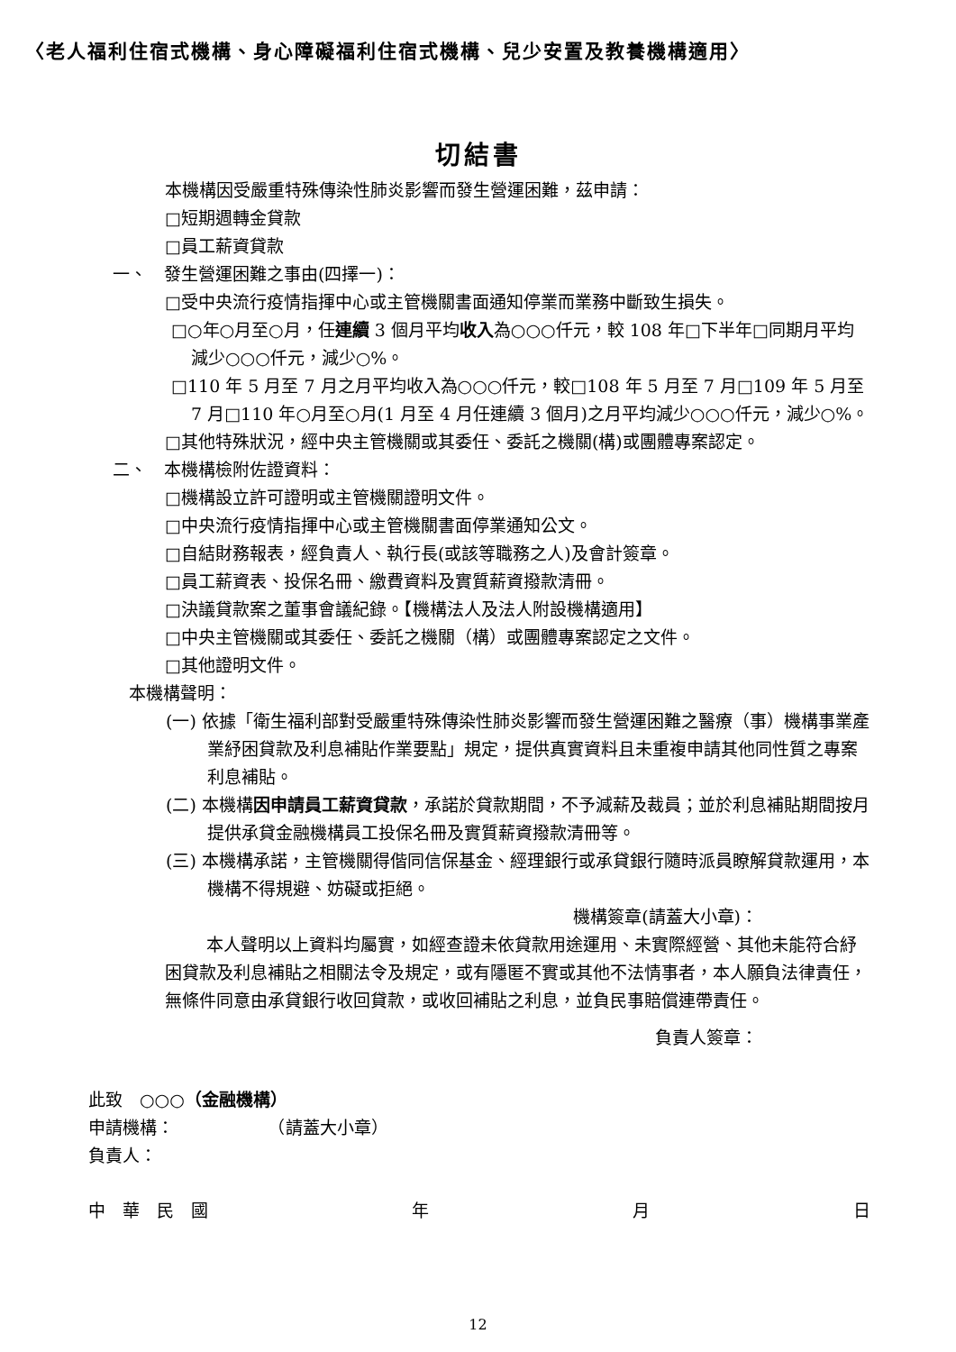〈老人福利住宿式機構、身心障礙福利住宿式機構、兒少安置及教養機構適用〉
切結書
本機構因受嚴重特殊傳染性肺炎影響而發生營運困難，茲申請：
□短期週轉金貸款
□員工薪資貸款
一、　發生營運困難之事由(四擇一)：
□受中央流行疫情指揮中心或主管機關書面通知停業而業務中斷致生損失。
□○年○月至○月，任連續 3 個月平均收入為○○○仟元，較 108 年□下半年□同期月平均減少○○○仟元，減少○%。
□110 年 5 月至 7 月之月平均收入為○○○仟元，較□108 年 5 月至 7 月□109 年 5 月至 7 月□110 年○月至○月(1 月至 4 月任連續 3 個月)之月平均減少○○○仟元，減少○%。
□其他特殊狀況，經中央主管機關或其委任、委託之機關(構)或團體專案認定。
二、　本機構檢附佐證資料：
□機構設立許可證明或主管機關證明文件。
□中央流行疫情指揮中心或主管機關書面停業通知公文。
□自結財務報表，經負責人、執行長(或該等職務之人)及會計簽章。
□員工薪資表、投保名冊、繳費資料及實質薪資撥款清冊。
□決議貸款案之董事會議紀錄。【機構法人及法人附設機構適用】
□中央主管機關或其委任、委託之機關（構）或團體專案認定之文件。
□其他證明文件。
本機構聲明：
(一) 依據「衛生福利部對受嚴重特殊傳染性肺炎影響而發生營運困難之醫療（事）機構事業產業紓困貸款及利息補貼作業要點」規定，提供真實資料且未重複申請其他同性質之專案利息補貼。
(二) 本機構因申請員工薪資貸款，承諾於貸款期間，不予減薪及裁員；並於利息補貼期間按月提供承貸金融機構員工投保名冊及實質薪資撥款清冊等。
(三) 本機構承諾，主管機關得偕同信保基金、經理銀行或承貸銀行隨時派員瞭解貸款運用，本機構不得規避、妨礙或拒絕。
機構簽章(請蓋大小章)：
本人聲明以上資料均屬實，如經查證未依貸款用途運用、未實際經營、其他未能符合紓困貸款及利息補貼之相關法令及規定，或有隱匿不實或其他不法情事者，本人願負法律責任，無條件同意由承貸銀行收回貸款，或收回補貼之利息，並負民事賠償連帶責任。
負責人簽章：
此致　○○○（金融機構）
申請機構：　　　　　　（請蓋大小章）
負責人：
中　華　民　國 年 月 日
12